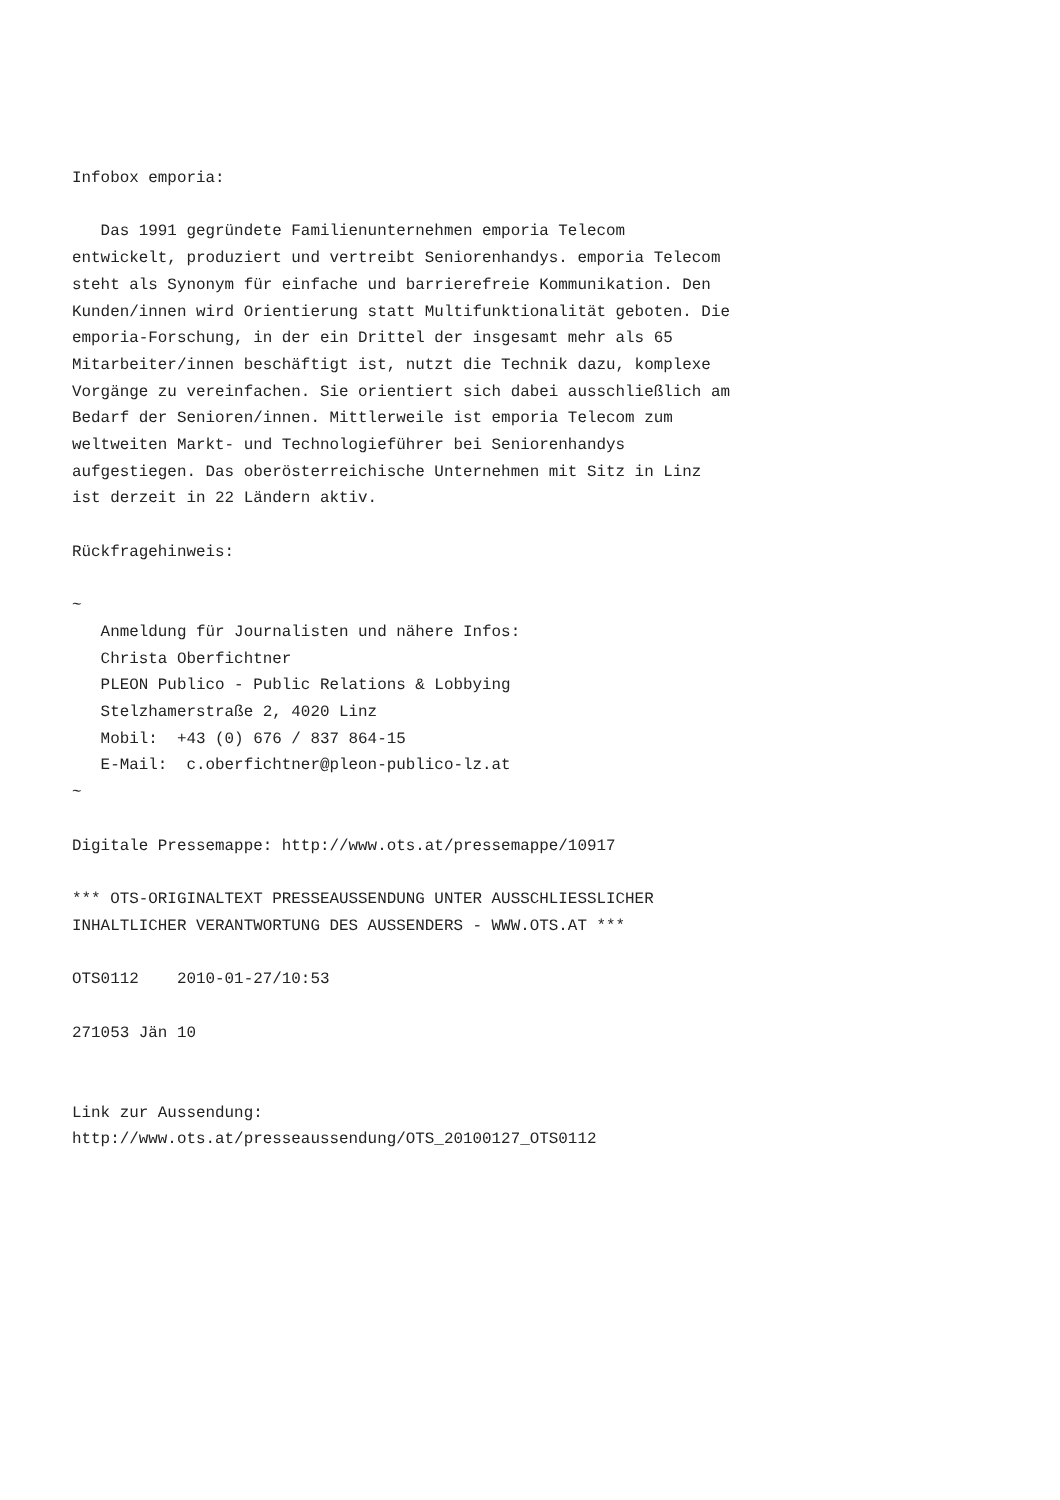Infobox emporia:

   Das 1991 gegründete Familienunternehmen emporia Telecom
entwickelt, produziert und vertreibt Seniorenhandys. emporia Telecom
steht als Synonym für einfache und barrierefreie Kommunikation. Den
Kunden/innen wird Orientierung statt Multifunktionalität geboten. Die
emporia-Forschung, in der ein Drittel der insgesamt mehr als 65
Mitarbeiter/innen beschäftigt ist, nutzt die Technik dazu, komplexe
Vorgänge zu vereinfachen. Sie orientiert sich dabei ausschließlich am
Bedarf der Senioren/innen. Mittlerweile ist emporia Telecom zum
weltweiten Markt- und Technologieführer bei Seniorenhandys
aufgestiegen. Das oberösterreichische Unternehmen mit Sitz in Linz
ist derzeit in 22 Ländern aktiv.

Rückfragehinweis:

~
   Anmeldung für Journalisten und nähere Infos:
   Christa Oberfichtner
   PLEON Publico - Public Relations & Lobbying
   Stelzhamerstraße 2, 4020 Linz
   Mobil:  +43 (0) 676 / 837 864-15
   E-Mail:  c.oberfichtner@pleon-publico-lz.at
~

Digitale Pressemappe: http://www.ots.at/pressemappe/10917

*** OTS-ORIGINALTEXT PRESSEAUSSENDUNG UNTER AUSSCHLIESSLICHER
INHALTLICHER VERANTWORTUNG DES AUSSENDERS - WWW.OTS.AT ***

OTS0112    2010-01-27/10:53

271053 Jän 10


Link zur Aussendung:
http://www.ots.at/presseaussendung/OTS_20100127_OTS0112